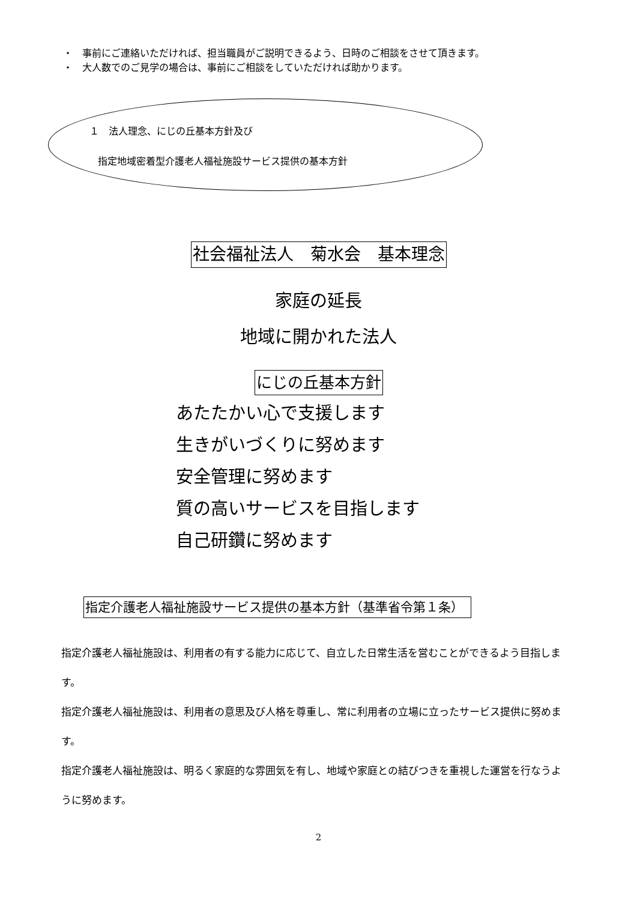・　事前にご連絡いただければ、担当職員がご説明できるよう、日時のご相談をさせて頂きます。
・　大人数でのご見学の場合は、事前にご相談をしていただければ助かります。
１　法人理念、にじの丘基本方針及び
指定地域密着型介護老人福祉施設サービス提供の基本方針
社会福祉法人　菊水会　基本理念
家庭の延長
地域に開かれた法人
にじの丘基本方針
あたたかい心で支援します
生きがいづくりに努めます
安全管理に努めます
質の高いサービスを目指します
自己研鑽に努めます
指定介護老人福祉施設サービス提供の基本方針（基準省令第１条）
指定介護老人福祉施設は、利用者の有する能力に応じて、自立した日常生活を営むことができるよう目指します。
指定介護老人福祉施設は、利用者の意思及び人格を尊重し、常に利用者の立場に立ったサービス提供に努めます。
指定介護老人福祉施設は、明るく家庭的な雰囲気を有し、地域や家庭との結びつきを重視した運営を行なうように努めます。
2